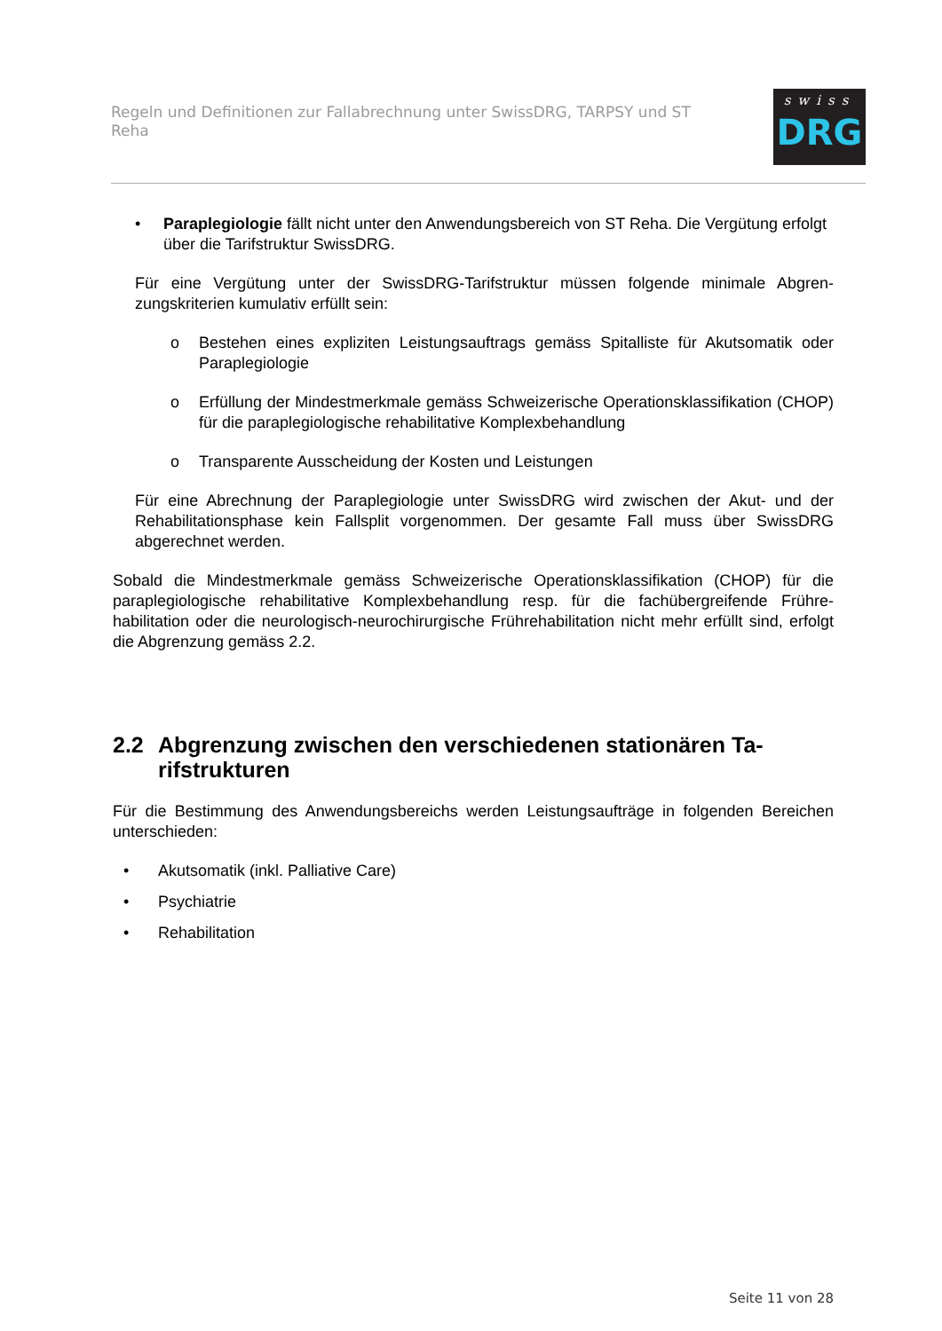Regeln und Definitionen zur Fallabrechnung unter SwissDRG, TARPSY und ST Reha
swiss
DRG
• Paraplegiologie fällt nicht unter den Anwendungsbereich von ST Reha. Die Vergü­tung erfolgt über die Tarifstruktur SwissDRG.
Für eine Vergütung unter der SwissDRG-Tarifstruktur müssen folgende minimale Abgren­zungskriterien kumulativ erfüllt sein:
o Bestehen eines expliziten Leistungsauftrags gemäss Spitalliste für Akutsomatik oder Paraplegiologie
o Erfüllung der Mindestmerkmale gemäss Schweizerische Operationsklassifikation (CHOP) für die paraplegiologische rehabilitative Komplexbehandlung
o Transparente Ausscheidung der Kosten und Leistungen
Für eine Abrechnung der Paraplegiologie unter SwissDRG wird zwischen der Akut- und der Rehabilitationsphase kein Fallsplit vorgenommen. Der gesamte Fall muss über SwissDRG abgerechnet werden.
Sobald die Mindestmerkmale gemäss Schweizerische Operationsklassifikation (CHOP) für die paraplegiologische rehabilitative Komplexbehandlung resp. für die fachübergreifende Frühre­habilitation oder die neurologisch-neurochirurgische Frührehabilitation nicht mehr erfüllt sind, erfolgt die Abgrenzung gemäss 2.2.
2.2 Abgrenzung zwischen den verschiedenen stationären Ta­rifstrukturen
Für die Bestimmung des Anwendungsbereichs werden Leistungsaufträge in folgenden Berei­chen unterschieden:
• Akutsomatik (inkl. Palliative Care)
• Psychiatrie
• Rehabilitation
Seite 11 von 28